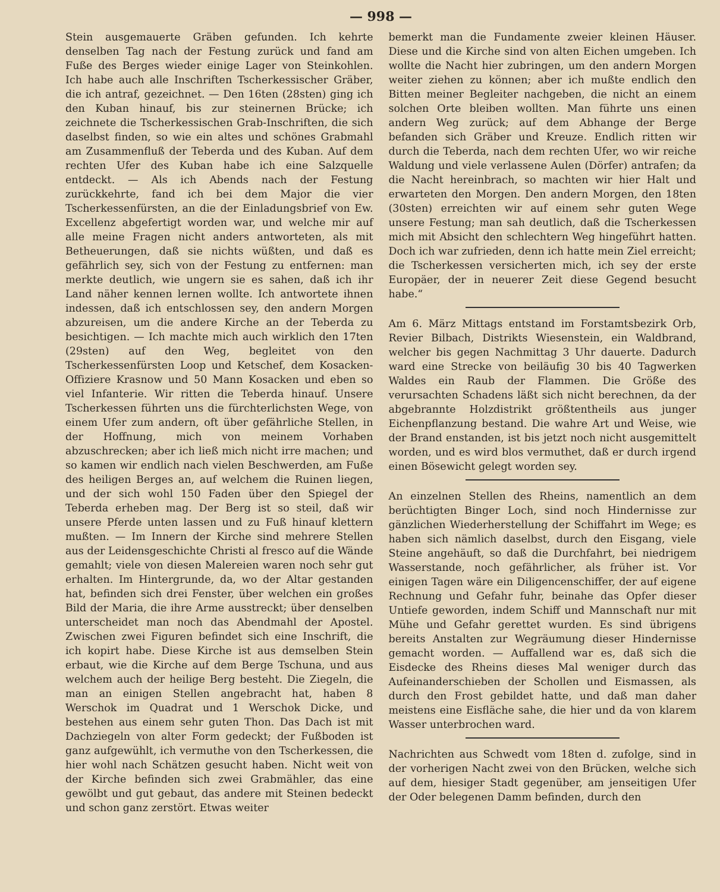— 998 —
Stein ausgemauerte Gräben gefunden. Ich kehrte denselben Tag nach der Festung zurück und fand am Fuße des Berges wieder einige Lager von Steinkohlen. Ich habe auch alle Inschriften Tscherkessischer Gräber, die ich antraf, gezeichnet. — Den 16ten (28sten) ging ich den Kuban hinauf, bis zur steinernen Brücke; ich zeichnete die Tscherkessischen Grab-Inschriften, die sich daselbst finden, so wie ein altes und schönes Grabmahl am Zusammenfluß der Teberda und des Kuban. Auf dem rechten Ufer des Kuban habe ich eine Salzquelle entdeckt. — Als ich Abends nach der Festung zurückkehrte, fand ich bei dem Major die vier Tscherkessenfürsten, an die der Einladungsbrief von Ew. Excellenz abgefertigt worden war, und welche mir auf alle meine Fragen nicht anders antworteten, als mit Betheuerungen, daß sie nichts wüßten, und daß es gefährlich sey, sich von der Festung zu entfernen: man merkte deutlich, wie ungern sie es sahen, daß ich ihr Land näher kennen lernen wollte. Ich antwortete ihnen indessen, daß ich entschlossen sey, den andern Morgen abzureisen, um die andere Kirche an der Teberda zu besichtigen. — Ich machte mich auch wirklich den 17ten (29sten) auf den Weg, begleitet von den Tscherkessenfürsten Loop und Ketschef, dem Kosacken-Offiziere Krasnow und 50 Mann Kosacken und eben so viel Infanterie. Wir ritten die Teberda hinauf. Unsere Tscherkessen führten uns die fürchterlichsten Wege, von einem Ufer zum andern, oft über gefährliche Stellen, in der Hoffnung, mich von meinem Vorhaben abzuschrecken; aber ich ließ mich nicht irre machen; und so kamen wir endlich nach vielen Beschwerden, am Fuße des heiligen Berges an, auf welchem die Ruinen liegen, und der sich wohl 150 Faden über den Spiegel der Teberda erheben mag. Der Berg ist so steil, daß wir unsere Pferde unten lassen und zu Fuß hinauf klettern mußten. — Im Innern der Kirche sind mehrere Stellen aus der Leidensgeschichte Christi al fresco auf die Wände gemahlt; viele von diesen Malereien waren noch sehr gut erhalten. Im Hintergrunde, da, wo der Altar gestanden hat, befinden sich drei Fenster, über welchen ein großes Bild der Maria, die ihre Arme ausstreckt; über denselben unterscheidet man noch das Abendmahl der Apostel. Zwischen zwei Figuren befindet sich eine Inschrift, die ich kopirt habe. Diese Kirche ist aus demselben Stein erbaut, wie die Kirche auf dem Berge Tschuna, und aus welchem auch der heilige Berg besteht. Die Ziegeln, die man an einigen Stellen angebracht hat, haben 8 Werschok im Quadrat und 1 Werschok Dicke, und bestehen aus einem sehr guten Thon. Das Dach ist mit Dachziegeln von alter Form gedeckt; der Fußboden ist ganz aufgewühlt, ich vermuthe von den Tscherkessen, die hier wohl nach Schätzen gesucht haben. Nicht weit von der Kirche befinden sich zwei Grabmähler, das eine gewölbt und gut gebaut, das andere mit Steinen bedeckt und schon ganz zerstört. Etwas weiter
bemerkt man die Fundamente zweier kleinen Häuser. Diese und die Kirche sind von alten Eichen umgeben. Ich wollte die Nacht hier zubringen, um den andern Morgen weiter ziehen zu können; aber ich mußte endlich den Bitten meiner Begleiter nachgeben, die nicht an einem solchen Orte bleiben wollten. Man führte uns einen andern Weg zurück; auf dem Abhange der Berge befanden sich Gräber und Kreuze. Endlich ritten wir durch die Teberda, nach dem rechten Ufer, wo wir reiche Waldung und viele verlassene Aulen (Dörfer) antrafen; da die Nacht hereinbrach, so machten wir hier Halt und erwarteten den Morgen. Den andern Morgen, den 18ten (30sten) erreichten wir auf einem sehr guten Wege unsere Festung; man sah deutlich, daß die Tscherkessen mich mit Absicht den schlechtern Weg hingeführt hatten. Doch ich war zufrieden, denn ich hatte mein Ziel erreicht; die Tscherkessen versicherten mich, ich sey der erste Europäer, der in neuerer Zeit diese Gegend besucht habe.“
Am 6. März Mittags entstand im Forstamtsbezirk Orb, Revier Bilbach, Distrikts Wiesenstein, ein Waldbrand, welcher bis gegen Nachmittag 3 Uhr dauerte. Dadurch ward eine Strecke von beiläufig 30 bis 40 Tagwerken Waldes ein Raub der Flammen. Die Größe des verursachten Schadens läßt sich nicht berechnen, da der abgebrannte Holzdistrikt größtentheils aus junger Eichenpflanzung bestand. Die wahre Art und Weise, wie der Brand enstanden, ist bis jetzt noch nicht ausgemittelt worden, und es wird blos vermuthet, daß er durch irgend einen Bösewicht gelegt worden sey.
An einzelnen Stellen des Rheins, namentlich an dem berüchtigten Binger Loch, sind noch Hindernisse zur gänzlichen Wiederherstellung der Schiffahrt im Wege; es haben sich nämlich daselbst, durch den Eisgang, viele Steine angehäuft, so daß die Durchfahrt, bei niedrigem Wasserstande, noch gefährlicher, als früher ist. Vor einigen Tagen wäre ein Diligencenschiffer, der auf eigene Rechnung und Gefahr fuhr, beinahe das Opfer dieser Untiefe geworden, indem Schiff und Mannschaft nur mit Mühe und Gefahr gerettet wurden. Es sind übrigens bereits Anstalten zur Wegräumung dieser Hindernisse gemacht worden. — Auffallend war es, daß sich die Eisdecke des Rheins dieses Mal weniger durch das Aufeinanderschieben der Schollen und Eismassen, als durch den Frost gebildet hatte, und daß man daher meistens eine Eisfläche sahe, die hier und da von klarem Wasser unterbrochen ward.
Nachrichten aus Schwedt vom 18ten d. zufolge, sind in der vorherigen Nacht zwei von den Brücken, welche sich auf dem, hiesiger Stadt gegenüber, am jenseitigen Ufer der Oder belegenen Damm befinden, durch den